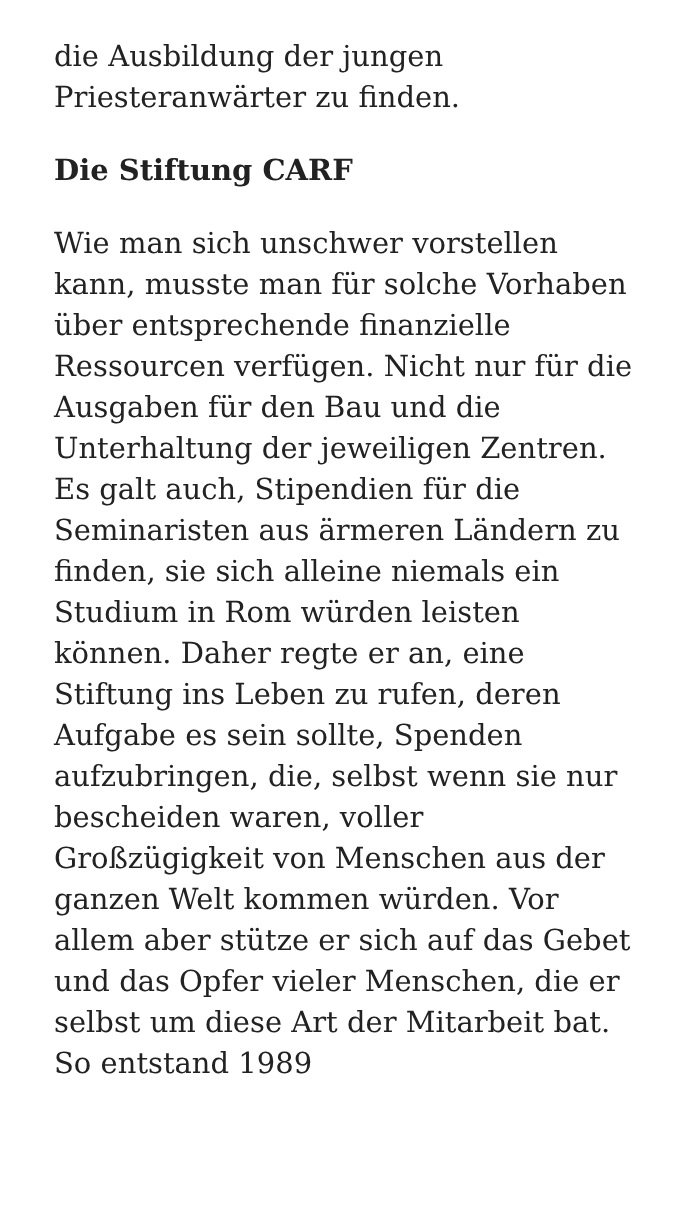die Ausbildung der jungen Priesteranwärter zu finden.
Die Stiftung CARF
Wie man sich unschwer vorstellen kann, musste man für solche Vorhaben über entsprechende finanzielle Ressourcen verfügen. Nicht nur für die Ausgaben für den Bau und die Unterhaltung der jeweiligen Zentren. Es galt auch, Stipendien für die Seminaristen aus ärmeren Ländern zu finden, sie sich alleine niemals ein Studium in Rom würden leisten können. Daher regte er an, eine Stiftung ins Leben zu rufen, deren Aufgabe es sein sollte, Spenden aufzubringen, die, selbst wenn sie nur bescheiden waren, voller Großzügigkeit von Menschen aus der ganzen Welt kommen würden. Vor allem aber stütze er sich auf das Gebet und das Opfer vieler Menschen, die er selbst um diese Art der Mitarbeit bat. So entstand 1989